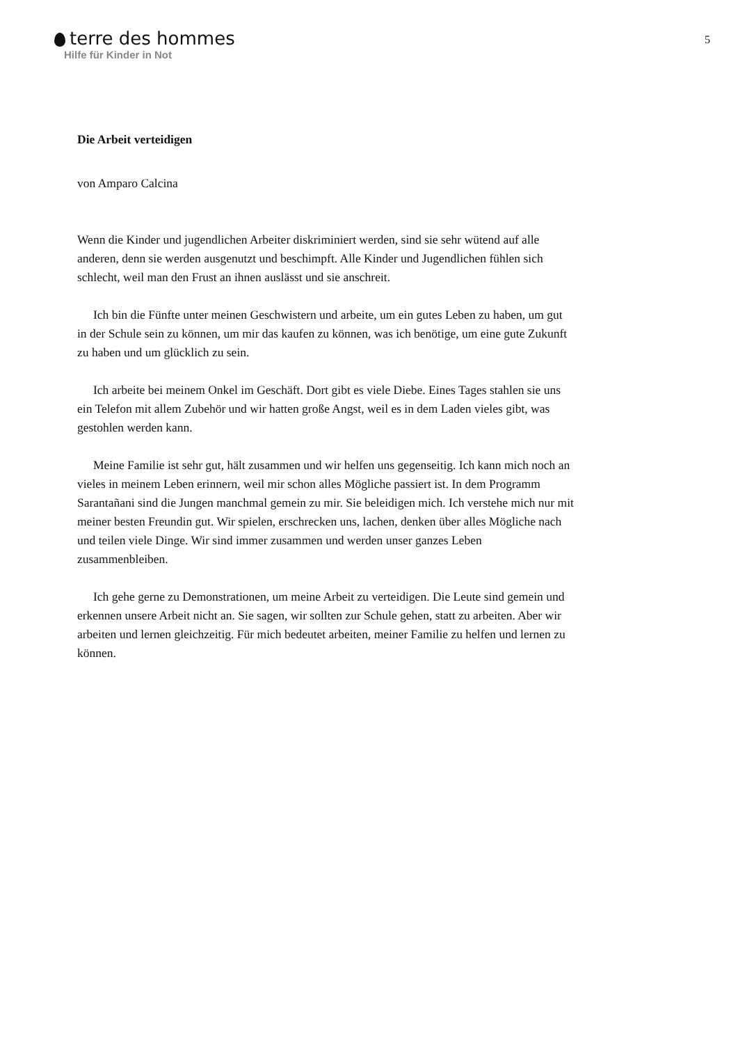terre des hommes
Hilfe für Kinder in Not
5
Die Arbeit verteidigen
von Amparo Calcina
Wenn die Kinder und jugendlichen Arbeiter diskriminiert werden, sind sie sehr wütend auf alle anderen, denn sie werden ausgenutzt und beschimpft. Alle Kinder und Jugendlichen fühlen sich schlecht, weil man den Frust an ihnen auslässt und sie anschreit.
Ich bin die Fünfte unter meinen Geschwistern und arbeite, um ein gutes Leben zu haben, um gut in der Schule sein zu können, um mir das kaufen zu können, was ich benötige, um eine gute Zukunft zu haben und um glücklich zu sein.
Ich arbeite bei meinem Onkel im Geschäft. Dort gibt es viele Diebe. Eines Tages stahlen sie uns ein Telefon mit allem Zubehör und wir hatten große Angst, weil es in dem Laden vieles gibt, was gestohlen werden kann.
Meine Familie ist sehr gut, hält zusammen und wir helfen uns gegenseitig. Ich kann mich noch an vieles in meinem Leben erinnern, weil mir schon alles Mögliche passiert ist. In dem Programm Sarantañani sind die Jungen manchmal gemein zu mir. Sie beleidigen mich. Ich verstehe mich nur mit meiner besten Freundin gut. Wir spielen, erschrecken uns, lachen, denken über alles Mögliche nach und teilen viele Dinge. Wir sind immer zusammen und werden unser ganzes Leben zusammenbleiben.
Ich gehe gerne zu Demonstrationen, um meine Arbeit zu verteidigen. Die Leute sind gemein und erkennen unsere Arbeit nicht an. Sie sagen, wir sollten zur Schule gehen, statt zu arbeiten. Aber wir arbeiten und lernen gleichzeitig. Für mich bedeutet arbeiten, meiner Familie zu helfen und lernen zu können.